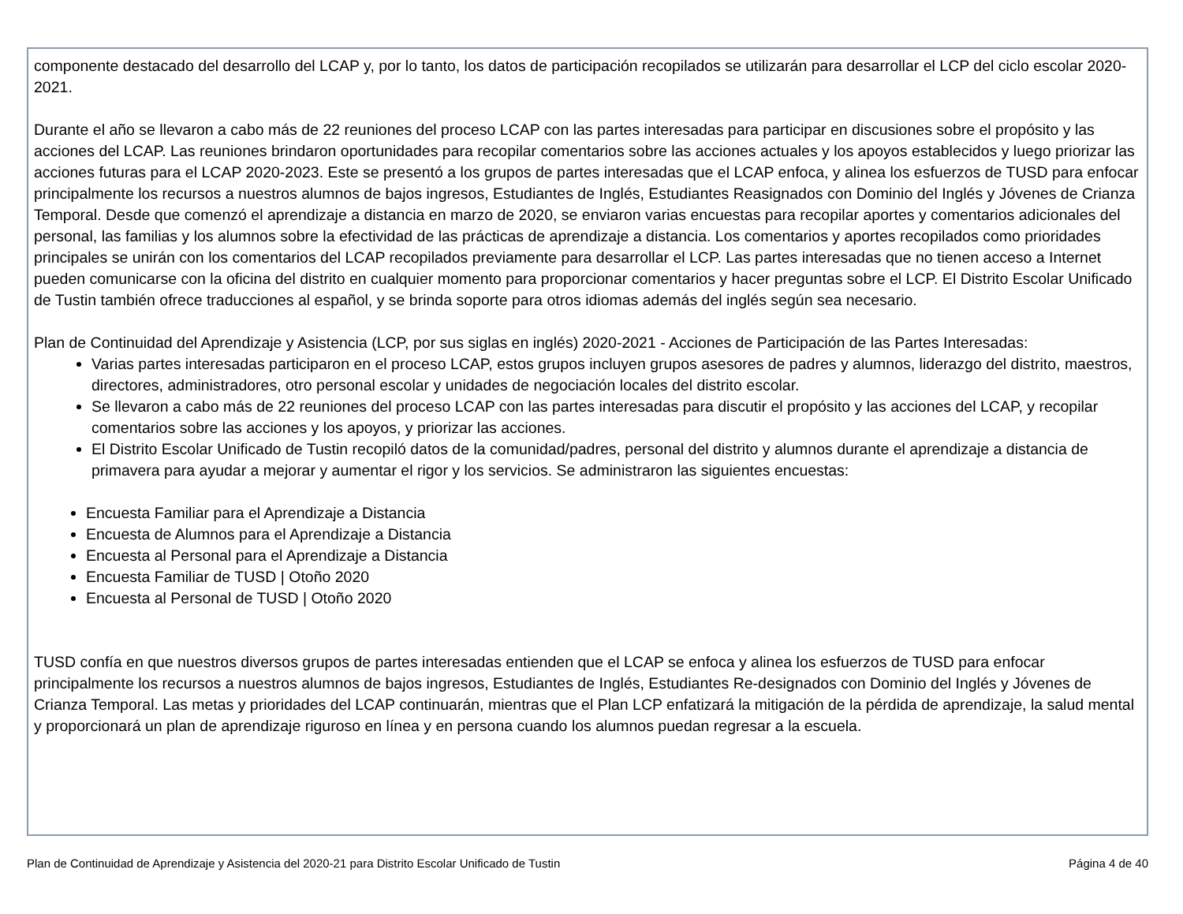componente destacado del desarrollo del LCAP y, por lo tanto, los datos de participación recopilados se utilizarán para desarrollar el LCP del ciclo escolar 2020-2021.
Durante el año se llevaron a cabo más de 22 reuniones del proceso LCAP con las partes interesadas para participar en discusiones sobre el propósito y las acciones del LCAP. Las reuniones brindaron oportunidades para recopilar comentarios sobre las acciones actuales y los apoyos establecidos y luego priorizar las acciones futuras para el LCAP 2020-2023. Este se presentó a los grupos de partes interesadas que el LCAP enfoca, y alinea los esfuerzos de TUSD para enfocar principalmente los recursos a nuestros alumnos de bajos ingresos, Estudiantes de Inglés, Estudiantes Reasignados con Dominio del Inglés y Jóvenes de Crianza Temporal. Desde que comenzó el aprendizaje a distancia en marzo de 2020, se enviaron varias encuestas para recopilar aportes y comentarios adicionales del personal, las familias y los alumnos sobre la efectividad de las prácticas de aprendizaje a distancia. Los comentarios y aportes recopilados como prioridades principales se unirán con los comentarios del LCAP recopilados previamente para desarrollar el LCP. Las partes interesadas que no tienen acceso a Internet pueden comunicarse con la oficina del distrito en cualquier momento para proporcionar comentarios y hacer preguntas sobre el LCP. El Distrito Escolar Unificado de Tustin también ofrece traducciones al español, y se brinda soporte para otros idiomas además del inglés según sea necesario.
Plan de Continuidad del Aprendizaje y Asistencia (LCP, por sus siglas en inglés) 2020-2021 - Acciones de Participación de las Partes Interesadas:
Varias partes interesadas participaron en el proceso LCAP, estos grupos incluyen grupos asesores de padres y alumnos, liderazgo del distrito, maestros, directores, administradores, otro personal escolar y unidades de negociación locales del distrito escolar.
Se llevaron a cabo más de 22 reuniones del proceso LCAP con las partes interesadas para discutir el propósito y las acciones del LCAP, y recopilar comentarios sobre las acciones y los apoyos, y priorizar las acciones.
El Distrito Escolar Unificado de Tustin recopiló datos de la comunidad/padres, personal del distrito y alumnos durante el aprendizaje a distancia de primavera para ayudar a mejorar y aumentar el rigor y los servicios. Se administraron las siguientes encuestas:
Encuesta Familiar para el Aprendizaje a Distancia
Encuesta de Alumnos para el Aprendizaje a Distancia
Encuesta al Personal para el Aprendizaje a Distancia
Encuesta Familiar de TUSD | Otoño 2020
Encuesta al Personal de TUSD | Otoño 2020
TUSD confía en que nuestros diversos grupos de partes interesadas entienden que el LCAP se enfoca y alinea los esfuerzos de TUSD para enfocar principalmente los recursos a nuestros alumnos de bajos ingresos, Estudiantes de Inglés, Estudiantes Re-designados con Dominio del Inglés y Jóvenes de Crianza Temporal. Las metas y prioridades del LCAP continuarán, mientras que el Plan LCP enfatizará la mitigación de la pérdida de aprendizaje, la salud mental y proporcionará un plan de aprendizaje riguroso en línea y en persona cuando los alumnos puedan regresar a la escuela.
Plan de Continuidad de Aprendizaje y Asistencia del 2020-21 para Distrito Escolar Unificado de Tustin Página 4 de 40